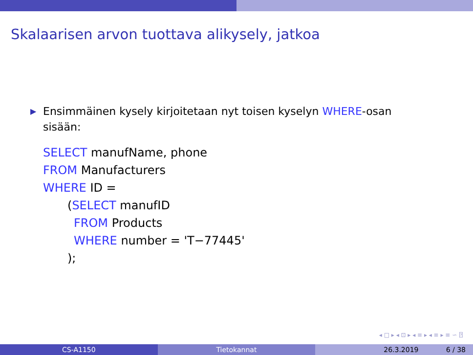Skalaarisen arvon tuottava alikysely, jatkoa
▶ Ensimmäinen kysely kirjoitetaan nyt toisen kyselyn WHERE-osan
sisään:
SELECT manufName, phone
FROM Manufacturers
WHERE ID =
(SELECT manufID
FROM Products
WHERE number = 'T−77445'
);
◂ □ ▸ ◂ ⊡ ▸ ◂ ≡ ▸ ◂ ≡ ▸ ≡ ∽ ⍰
CS-A1150 Tietokannat 26.3.2019 6 / 38